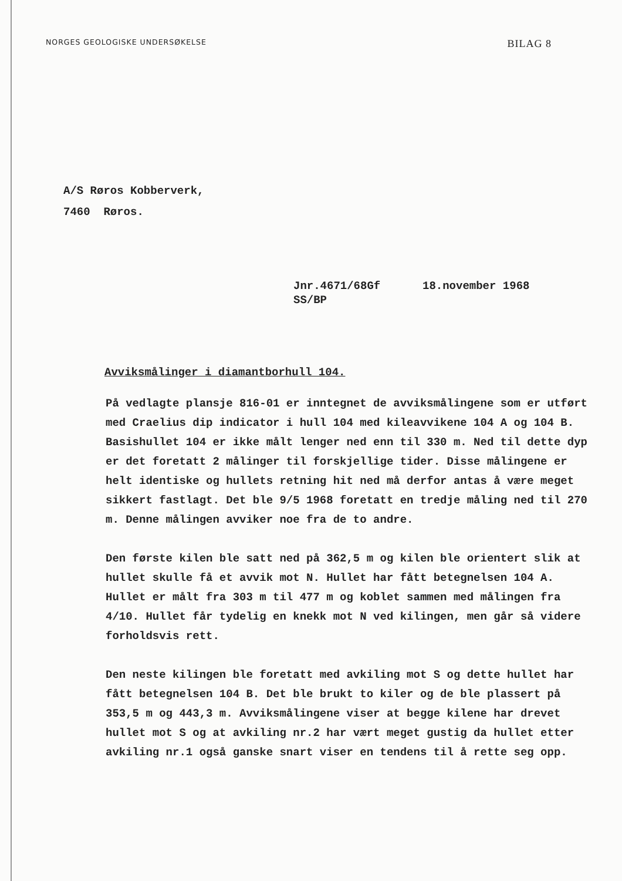NORGES GEOLOGISKE UNDERSØKELSE
BILAG 8
A/S Røros Kobberverk,
7460 Røros.
Jnr.4671/68Gf
SS/BP
18.november 1968
Avviksmålinger i diamantborhull 104.
På vedlagte plansje 816-01 er inntegnet de avviksmålingene som er utført med Craelius dip indicator i hull 104 med kileavvikene 104 A og 104 B. Basishullet 104 er ikke målt lenger ned enn til 330 m. Ned til dette dyp er det foretatt 2 målinger til forskjellige tider. Disse målingene er helt identiske og hullets retning hit ned må derfor antas å være meget sikkert fastlagt. Det ble 9/5 1968 foretatt en tredje måling ned til 270 m. Denne målingen avviker noe fra de to andre.
Den første kilen ble satt ned på 362,5 m og kilen ble orientert slik at hullet skulle få et avvik mot N. Hullet har fått betegnelsen 104 A. Hullet er målt fra 303 m til 477 m og koblet sammen med målingen fra 4/10. Hullet får tydelig en knekk mot N ved kilingen, men går så videre forholdsvis rett.
Den neste kilingen ble foretatt med avkiling mot S og dette hullet har fått betegnelsen 104 B. Det ble brukt to kiler og de ble plassert på 353,5 m og 443,3 m. Avviksmålingene viser at begge kilene har drevet hullet mot S og at avkiling nr.2 har vært meget gustig da hullet etter avkiling nr.1 også ganske snart viser en tendens til å rette seg opp.